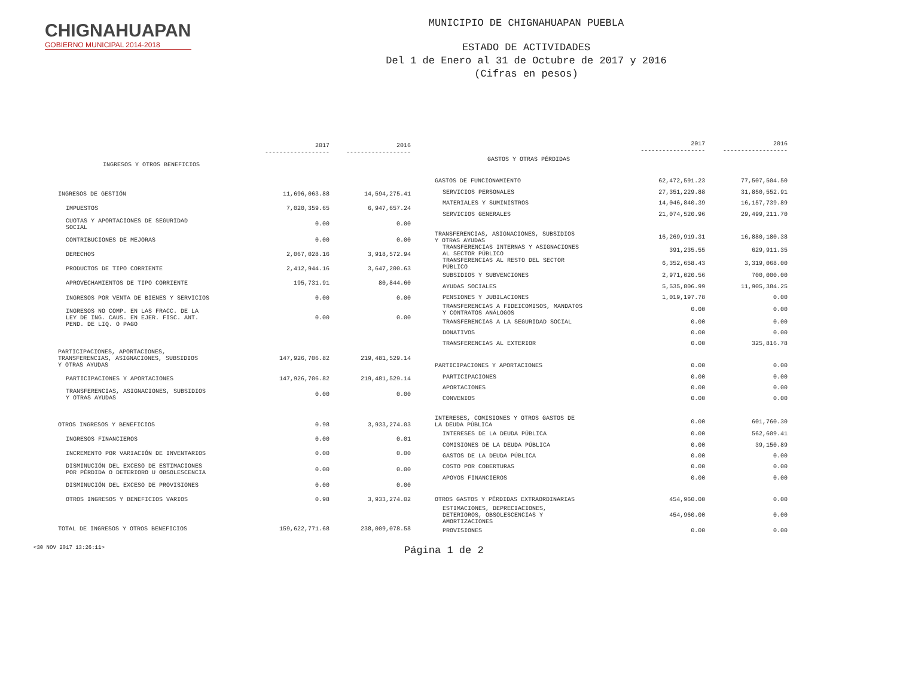CHIGNAHUAPAN
GOBIERNO MUNICIPAL 2014-2018
MUNICIPIO DE CHIGNAHUAPAN PUEBLA
ESTADO DE ACTIVIDADES
Del 1 de Enero al 31 de Octubre de 2017 y 2016
(Cifras en pesos)
| | 2017 ------------------ | 2016 ------------------ |
| --- | --- | --- |
| INGRESOS Y OTROS BENEFICIOS | | |
| INGRESOS DE GESTIÓN | 11,696,063.88 | 14,594,275.41 |
| IMPUESTOS | 7,020,359.65 | 6,947,657.24 |
| CUOTAS Y APORTACIONES DE SEGURIDAD SOCIAL | 0.00 | 0.00 |
| CONTRIBUCIONES DE MEJORAS | 0.00 | 0.00 |
| DERECHOS | 2,067,028.16 | 3,918,572.94 |
| PRODUCTOS DE TIPO CORRIENTE | 2,412,944.16 | 3,647,200.63 |
| APROVECHAMIENTOS DE TIPO CORRIENTE | 195,731.91 | 80,844.60 |
| INGRESOS POR VENTA DE BIENES Y SERVICIOS | 0.00 | 0.00 |
| INGRESOS NO COMP. EN LAS FRACC. DE LA LEY DE ING. CAUS. EN EJER. FISC. ANT. PEND. DE LIQ. O PAGO | 0.00 | 0.00 |
| PARTICIPACIONES, APORTACIONES, TRANSFERENCIAS, ASIGNACIONES, SUBSIDIOS Y OTRAS AYUDAS | 147,926,706.82 | 219,481,529.14 |
| PARTICIPACIONES Y APORTACIONES | 147,926,706.82 | 219,481,529.14 |
| TRANSFERENCIAS, ASIGNACIONES, SUBSIDIOS Y OTRAS AYUDAS | 0.00 | 0.00 |
| OTROS INGRESOS Y BENEFICIOS | 0.98 | 3,933,274.03 |
| INGRESOS FINANCIEROS | 0.00 | 0.01 |
| INCREMENTO POR VARIACIÓN DE INVENTARIOS | 0.00 | 0.00 |
| DISMINUCIÓN DEL EXCESO DE ESTIMACIONES POR PÉRDIDA O DETERIORO U OBSOLESCENCIA | 0.00 | 0.00 |
| DISMINUCIÓN DEL EXCESO DE PROVISIONES | 0.00 | 0.00 |
| OTROS INGRESOS Y BENEFICIOS VARIOS | 0.98 | 3,933,274.02 |
| TOTAL DE INGRESOS Y OTROS BENEFICIOS | 159,622,771.68 | 238,009,078.58 |
| | 2017 ------------------ | 2016 ------------------ |
| --- | --- | --- |
| GASTOS Y OTRAS PÉRDIDAS | | |
| GASTOS DE FUNCIONAMIENTO | 62,472,591.23 | 77,507,504.50 |
| SERVICIOS PERSONALES | 27,351,229.88 | 31,850,552.91 |
| MATERIALES Y SUMINISTROS | 14,046,840.39 | 16,157,739.89 |
| SERVICIOS GENERALES | 21,074,520.96 | 29,499,211.70 |
| TRANSFERENCIAS, ASIGNACIONES, SUBSIDIOS Y OTRAS AYUDAS | 16,269,919.31 | 16,880,180.38 |
| TRANSFERENCIAS INTERNAS Y ASIGNACIONES AL SECTOR PÚBLICO | 391,235.55 | 629,911.35 |
| TRANSFERENCIAS AL RESTO DEL SECTOR PÚBLICO | 6,352,658.43 | 3,319,068.00 |
| SUBSIDIOS Y SUBVENCIONES | 2,971,020.56 | 700,000.00 |
| AYUDAS SOCIALES | 5,535,806.99 | 11,905,384.25 |
| PENSIONES Y JUBILACIONES | 1,019,197.78 | 0.00 |
| TRANSFERENCIAS A FIDEICOMISOS, MANDATOS Y CONTRATOS ANÁLOGOS | 0.00 | 0.00 |
| TRANSFERENCIAS A LA SEGURIDAD SOCIAL | 0.00 | 0.00 |
| DONATIVOS | 0.00 | 0.00 |
| TRANSFERENCIAS AL EXTERIOR | 0.00 | 325,816.78 |
| PARTICIPACIONES Y APORTACIONES | 0.00 | 0.00 |
| PARTICIPACIONES | 0.00 | 0.00 |
| APORTACIONES | 0.00 | 0.00 |
| CONVENIOS | 0.00 | 0.00 |
| INTERESES, COMISIONES Y OTROS GASTOS DE LA DEUDA PÚBLICA | 0.00 | 601,760.30 |
| INTERESES DE LA DEUDA PÚBLICA | 0.00 | 562,609.41 |
| COMISIONES DE LA DEUDA PÚBLICA | 0.00 | 39,150.89 |
| GASTOS DE LA DEUDA PÚBLICA | 0.00 | 0.00 |
| COSTO POR COBERTURAS | 0.00 | 0.00 |
| APOYOS FINANCIEROS | 0.00 | 0.00 |
| OTROS GASTOS Y PÉRDIDAS EXTRAORDINARIAS | 454,960.00 | 0.00 |
| ESTIMACIONES, DEPRECIACIONES, DETERIOROS, OBSOLESCENCIAS Y AMORTIZACIONES | 454,960.00 | 0.00 |
| PROVISIONES | 0.00 | 0.00 |
<30 NOV 2017 13:26:11> Página 1 de 2